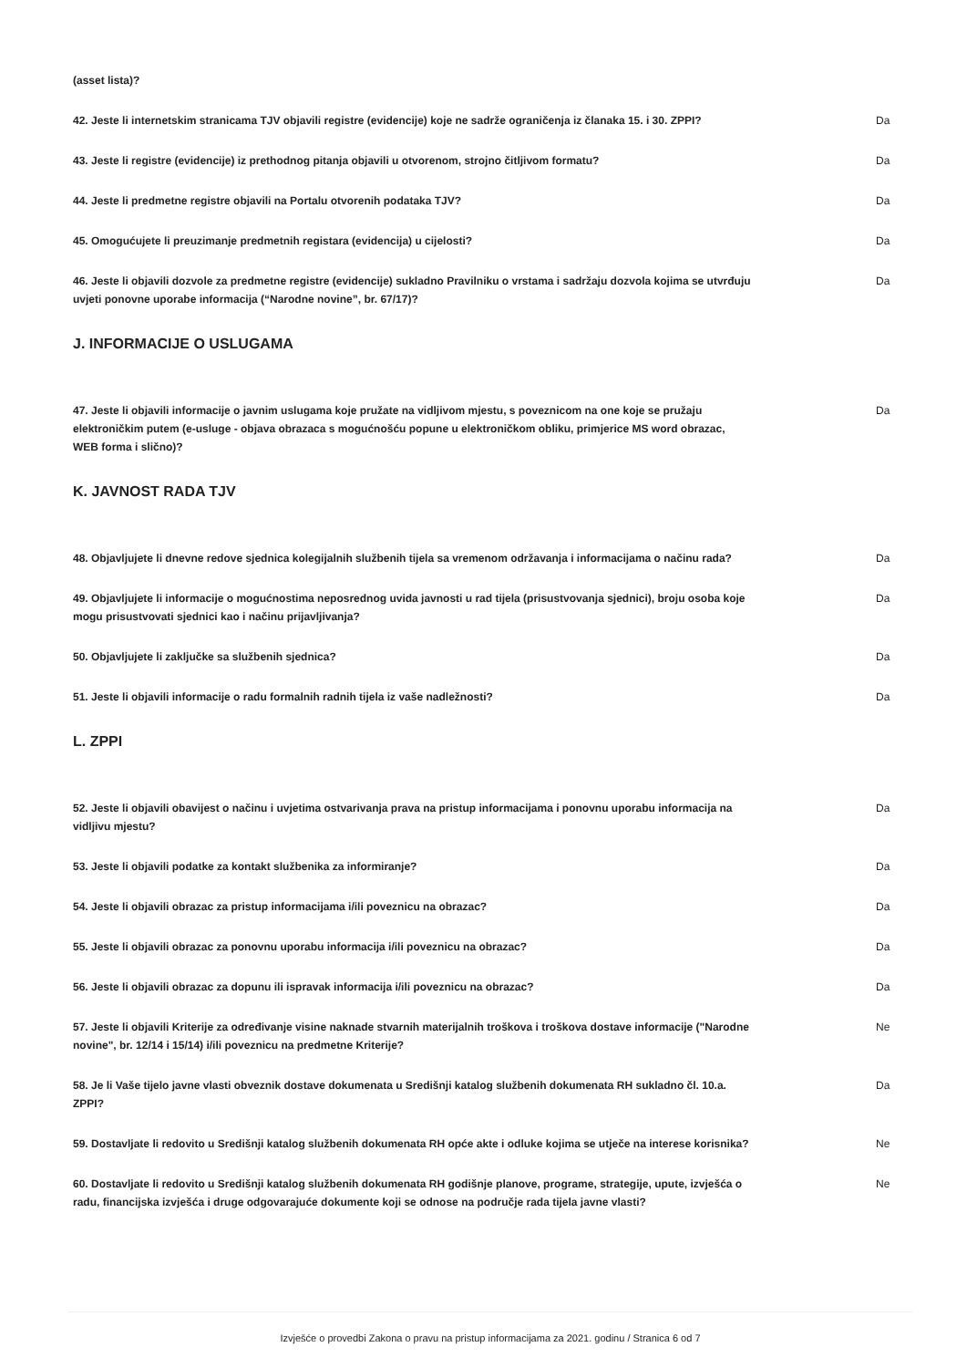(asset lista)?
42. Jeste li internetskim stranicama TJV objavili registre (evidencije) koje ne sadrže ograničenja iz članaka 15. i 30. ZPPI?
Da
43. Jeste li registre (evidencije) iz prethodnog pitanja objavili u otvorenom, strojno čitljivom formatu?
Da
44. Jeste li predmetne registre objavili na Portalu otvorenih podataka TJV? Da
45. Omogućujete li preuzimanje predmetnih registara (evidencija) u cijelosti? Da
46. Jeste li objavili dozvole za predmetne registre (evidencije) sukladno Pravilniku o vrstama i sadržaju dozvola kojima se utvrđuju uvjeti ponovne uporabe informacija (“Narodne novine”, br. 67/17)?
Da
J. INFORMACIJE O USLUGAMA
47. Jeste li objavili informacije o javnim uslugama koje pružate na vidljivom mjestu, s poveznicom na one koje se pružaju elektroničkim putem (e-usluge - objava obrazaca s mogućnošću popune u elektroničkom obliku, primjerice MS word obrazac, WEB forma i slično)?
Da
K. JAVNOST RADA TJV
48. Objavljujete li dnevne redove sjednica kolegijalnih službenih tijela sa vremenom održavanja i informacijama o načinu rada?
Da
49. Objavljujete li informacije o mogućnostima neposrednog uvida javnosti u rad tijela (prisustvovanja sjednici), broju osoba koje mogu prisustvovati sjednici kao i načinu prijavljivanja?
Da
50. Objavljujete li zaključke sa službenih sjednica? Da
51. Jeste li objavili informacije o radu formalnih radnih tijela iz vaše nadležnosti? Da
L. ZPPI
52. Jeste li objavili obavijest o načinu i uvjetima ostvarivanja prava na pristup informacijama i ponovnu uporabu informacija na vidljivu mjestu?
Da
53. Jeste li objavili podatke za kontakt službenika za informiranje? Da
54. Jeste li objavili obrazac za pristup informacijama i/ili poveznicu na obrazac? Da
55. Jeste li objavili obrazac za ponovnu uporabu informacija i/ili poveznicu na obrazac? Da
56. Jeste li objavili obrazac za dopunu ili ispravak informacija i/ili poveznicu na obrazac? Da
57. Jeste li objavili Kriterije za određivanje visine naknade stvarnih materijalnih troškova i troškova dostave informacije ("Narodne novine", br. 12/14 i 15/14) i/ili poveznicu na predmetne Kriterije?
Ne
58. Je li Vaše tijelo javne vlasti obveznik dostave dokumenata u Središnji katalog službenih dokumenata RH sukladno čl. 10.a. ZPPI?
Da
59. Dostavljate li redovito u Središnji katalog službenih dokumenata RH opće akte i odluke kojima se utječe na interese korisnika?
Ne
60. Dostavljate li redovito u Središnji katalog službenih dokumenata RH godišnje planove, programe, strategije, upute, izvješća o radu, financijska izvješća i druge odgovarajuće dokumente koji se odnose na područje rada tijela javne vlasti?
Ne
Izvješće o provedbi Zakona o pravu na pristup informacijama za 2021. godinu / Stranica 6 od 7